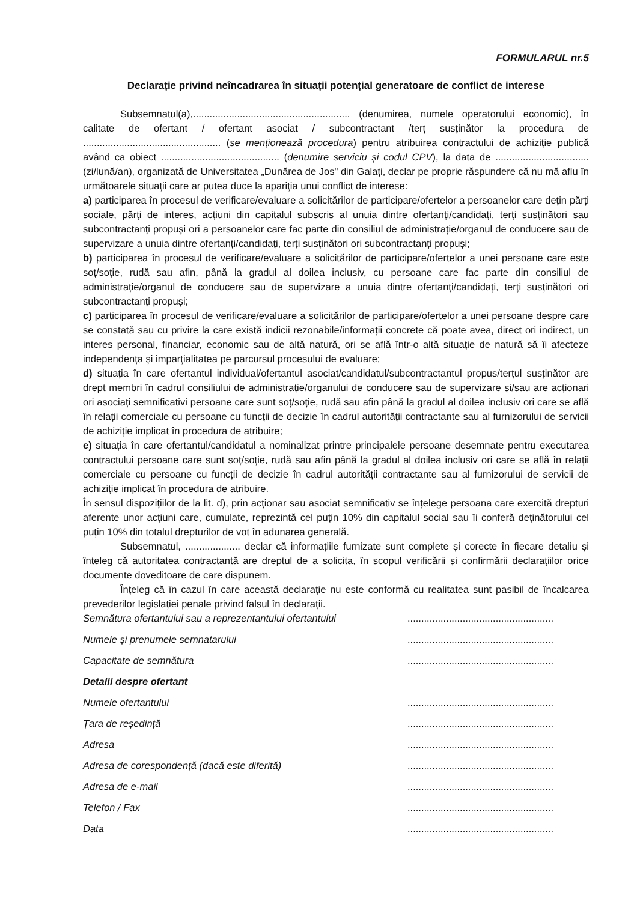FORMULARUL nr.5
Declarație privind neîncadrarea în situații potențial generatoare de conflict de interese
Subsemnatul(a),......................................................... (denumirea, numele operatorului economic), în calitate de ofertant / ofertant asociat / subcontractant /terț susținător la procedura de .................................................. (se menționează procedura) pentru atribuirea contractului de achiziție publică având ca obiect ........................................... (denumire serviciu și codul CPV), la data de .................................. (zi/lună/an), organizată de Universitatea „Dunărea de Jos" din Galați, declar pe proprie răspundere că nu mă aflu în următoarele situații care ar putea duce la apariția unui conflict de interese:
a) participarea în procesul de verificare/evaluare a solicitărilor de participare/ofertelor a persoanelor care dețin părți sociale, părți de interes, acțiuni din capitalul subscris al unuia dintre ofertanți/candidați, terți susținători sau subcontractanți propuși ori a persoanelor care fac parte din consiliul de administrație/organul de conducere sau de supervizare a unuia dintre ofertanți/candidați, terți susținători ori subcontractanți propuși;
b) participarea în procesul de verificare/evaluare a solicitărilor de participare/ofertelor a unei persoane care este soț/soție, rudă sau afin, până la gradul al doilea inclusiv, cu persoane care fac parte din consiliul de administrație/organul de conducere sau de supervizare a unuia dintre ofertanți/candidați, terți susținători ori subcontractanți propuși;
c) participarea în procesul de verificare/evaluare a solicitărilor de participare/ofertelor a unei persoane despre care se constată sau cu privire la care există indicii rezonabile/informații concrete că poate avea, direct ori indirect, un interes personal, financiar, economic sau de altă natură, ori se află într-o altă situație de natură să îi afecteze independența și imparțialitatea pe parcursul procesului de evaluare;
d) situația în care ofertantul individual/ofertantul asociat/candidatul/subcontractantul propus/terțul susținător are drept membri în cadrul consiliului de administrație/organului de conducere sau de supervizare și/sau are acționari ori asociați semnificativi persoane care sunt soț/soție, rudă sau afin până la gradul al doilea inclusiv ori care se află în relații comerciale cu persoane cu funcții de decizie în cadrul autorității contractante sau al furnizorului de servicii de achiziție implicat în procedura de atribuire;
e) situația în care ofertantul/candidatul a nominalizat printre principalele persoane desemnate pentru executarea contractului persoane care sunt soț/soție, rudă sau afin până la gradul al doilea inclusiv ori care se află în relații comerciale cu persoane cu funcții de decizie în cadrul autorității contractante sau al furnizorului de servicii de achiziție implicat în procedura de atribuire.
În sensul dispozițiilor de la lit. d), prin acționar sau asociat semnificativ se înțelege persoana care exercită drepturi aferente unor acțiuni care, cumulate, reprezintă cel puțin 10% din capitalul social sau îi conferă deținătorului cel puțin 10% din totalul drepturilor de vot în adunarea generală.
Subsemnatul, .................... declar că informațiile furnizate sunt complete și corecte în fiecare detaliu și înteleg că autoritatea contractantă are dreptul de a solicita, în scopul verificării și confirmării declarațiilor orice documente doveditoare de care dispunem.
Înțeleg că în cazul în care această declarație nu este conformă cu realitatea sunt pasibil de încalcarea prevederilor legislației penale privind falsul în declarații.
Semnătura ofertantului sau a reprezentantului ofertantului.....................................................
Numele și prenumele semnatarului.....................................................
Capacitate de semnătura.....................................................
Detalii despre ofertant
Numele ofertantului.....................................................
Țara de reședință.....................................................
Adresa.....................................................
Adresa de corespondență (dacă este diferită).....................................................
Adresa de e-mail.....................................................
Telefon / Fax.....................................................
Data.....................................................